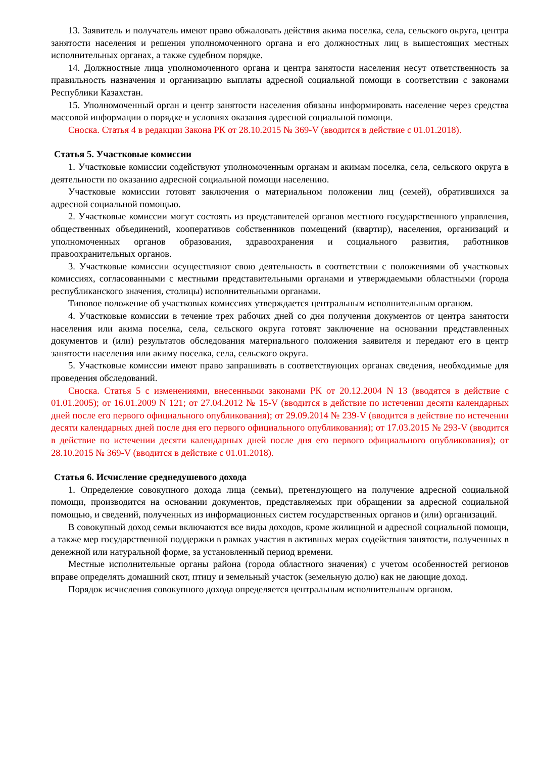13. Заявитель и получатель имеют право обжаловать действия акима поселка, села, сельского округа, центра занятости населения и решения уполномоченного органа и его должностных лиц в вышестоящих местных исполнительных органах, а также судебном порядке.
14. Должностные лица уполномоченного органа и центра занятости населения несут ответственность за правильность назначения и организацию выплаты адресной социальной помощи в соответствии с законами Республики Казахстан.
15. Уполномоченный орган и центр занятости населения обязаны информировать население через средства массовой информации о порядке и условиях оказания адресной социальной помощи.
Сноска. Статья 4 в редакции Закона РК от 28.10.2015 № 369-V (вводится в действие с 01.01.2018).
Статья 5. Участковые комиссии
1. Участковые комиссии содействуют уполномоченным органам и акимам поселка, села, сельского округа в деятельности по оказанию адресной социальной помощи населению.
Участковые комиссии готовят заключения о материальном положении лиц (семей), обратившихся за адресной социальной помощью.
2. Участковые комиссии могут состоять из представителей органов местного государственного управления, общественных объединений, кооперативов собственников помещений (квартир), населения, организаций и уполномоченных органов образования, здравоохранения и социального развития, работников правоохранительных органов.
3. Участковые комиссии осуществляют свою деятельность в соответствии с положениями об участковых комиссиях, согласованными с местными представительными органами и утверждаемыми областными (города республиканского значения, столицы) исполнительными органами.
Типовое положение об участковых комиссиях утверждается центральным исполнительным органом.
4. Участковые комиссии в течение трех рабочих дней со дня получения документов от центра занятости населения или акима поселка, села, сельского округа готовят заключение на основании представленных документов и (или) результатов обследования материального положения заявителя и передают его в центр занятости населения или акиму поселка, села, сельского округа.
5. Участковые комиссии имеют право запрашивать в соответствующих органах сведения, необходимые для проведения обследований.
Сноска. Статья 5 с изменениями, внесенными законами РК от 20.12.2004 N 13 (вводятся в действие с 01.01.2005); от 16.01.2009 N 121; от 27.04.2012 № 15-V (вводится в действие по истечении десяти календарных дней после его первого официального опубликования); от 29.09.2014 № 239-V (вводится в действие по истечении десяти календарных дней после дня его первого официального опубликования); от 17.03.2015 № 293-V (вводится в действие по истечении десяти календарных дней после дня его первого официального опубликования); от 28.10.2015 № 369-V (вводится в действие с 01.01.2018).
Статья 6. Исчисление среднедушевого дохода
1. Определение совокупного дохода лица (семьи), претендующего на получение адресной социальной помощи, производится на основании документов, представляемых при обращении за адресной социальной помощью, и сведений, полученных из информационных систем государственных органов и (или) организаций.
В совокупный доход семьи включаются все виды доходов, кроме жилищной и адресной социальной помощи, а также мер государственной поддержки в рамках участия в активных мерах содействия занятости, полученных в денежной или натуральной форме, за установленный период времени.
Местные исполнительные органы района (города областного значения) с учетом особенностей регионов вправе определять домашний скот, птицу и земельный участок (земельную долю) как не дающие доход.
Порядок исчисления совокупного дохода определяется центральным исполнительным органом.